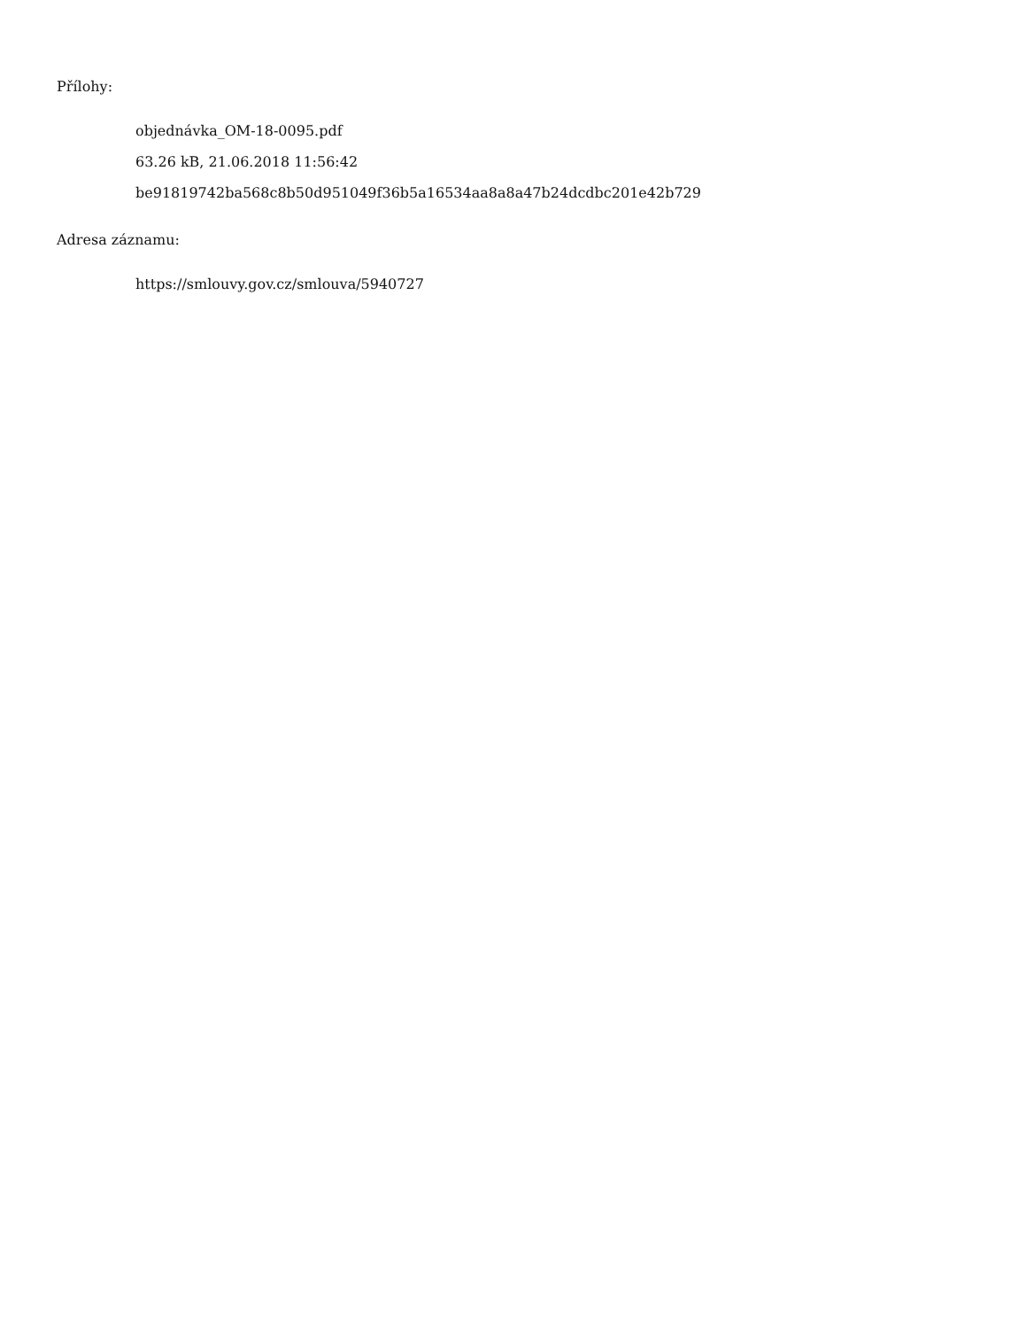Přílohy:
objednávka_OM-18-0095.pdf
63.26 kB, 21.06.2018 11:56:42
be91819742ba568c8b50d951049f36b5a16534aa8a8a47b24dcdbc201e42b729
Adresa záznamu:
https://smlouvy.gov.cz/smlouva/5940727